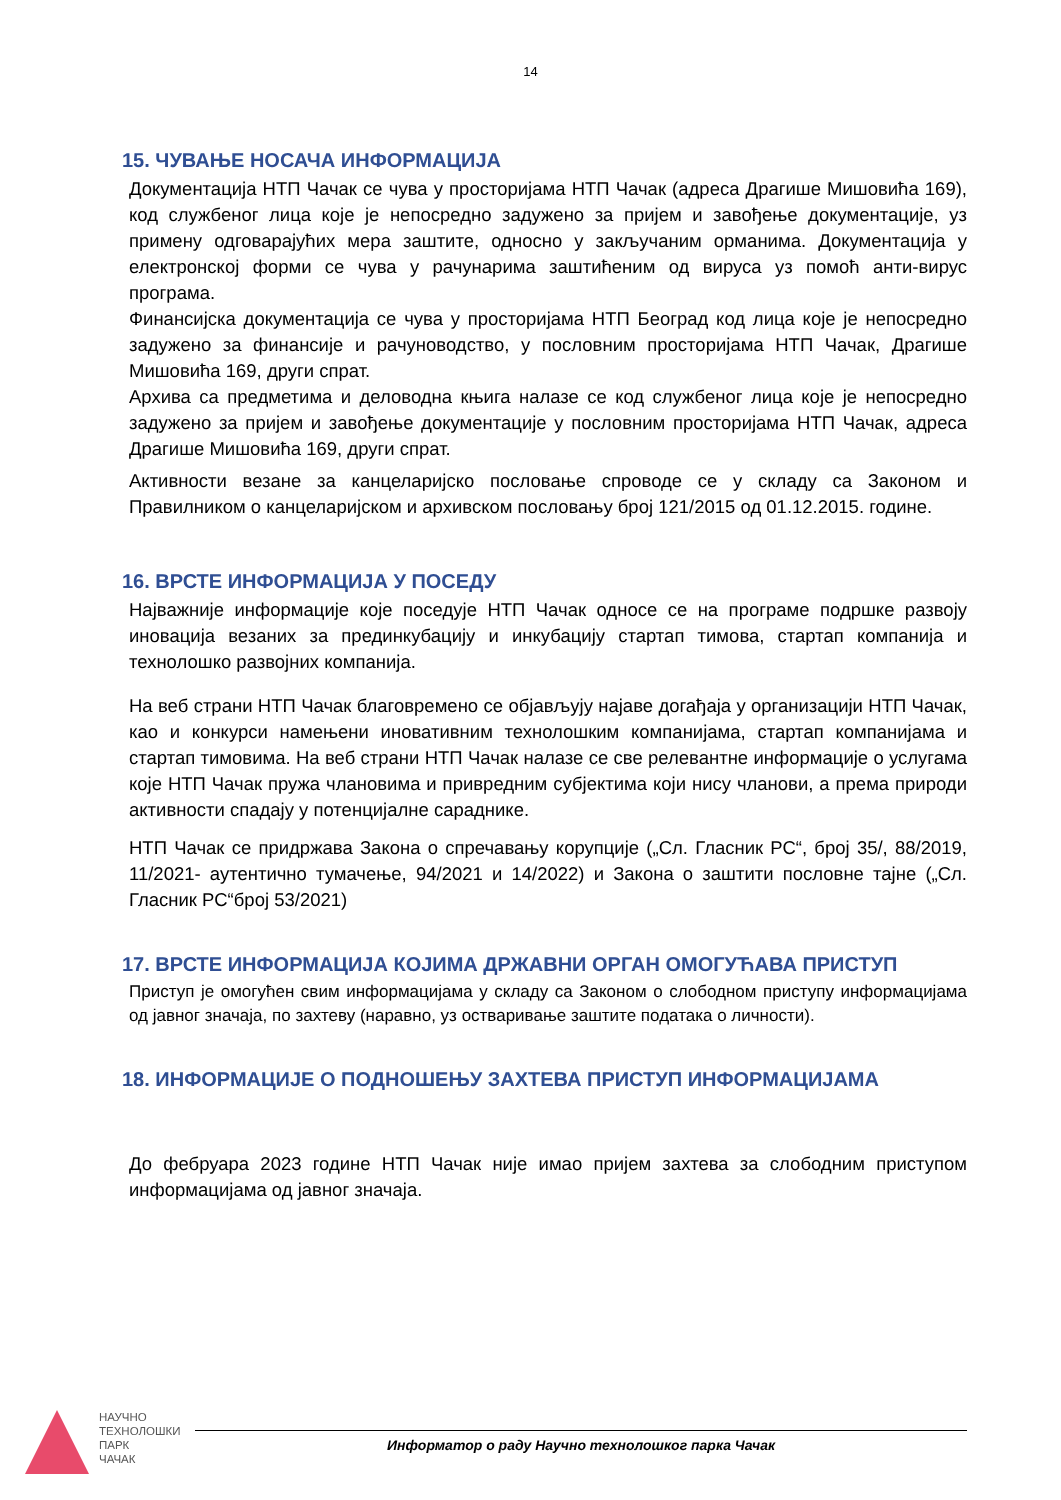14
15. ЧУВАЊЕ НОСАЧА ИНФОРМАЦИЈА
Документација НТП Чачак се чува у просторијама НТП Чачак (адреса Драгише Мишовића 169), код службеног лица које је непосредно задужено за пријем и завођење документације, уз примену одговарајућих мера заштите, односно у закључаним орманима. Документација у електронској форми се чува у рачунарима заштићеним од вируса уз помоћ анти-вирус програма.
Финансијска документација се чува у просторијама НТП Београд код лица које је непосредно задужено за финансије и рачуноводство, у пословним просторијама НТП Чачак, Драгише Мишовића 169, други спрат.
Архива са предметима и деловодна књига налазе се код службеног лица које је непосредно задужено за пријем и завођење документације у пословним просторијама НТП Чачак, адреса Драгише Мишовића 169, други спрат.
Активности везане за канцеларијско пословање спроводе се у складу са Законом и Правилником о канцеларијском и архивском пословању број 121/2015 од 01.12.2015. године.
16. ВРСТЕ ИНФОРМАЦИЈА У ПОСЕДУ
Најважније информације које поседује НТП Чачак односе се на програме подршке развоју иновација везаних за прединкубацију и инкубацију стартап тимова, стартап компанија и технолошко развојних компанија.
На веб страни НТП Чачак благовремено се објављују најаве догађаја у организацији НТП Чачак, као и конкурси намењени иновативним технолошким компанијама, стартап компанијама и стартап тимовима. На веб страни НТП Чачак налазе се све релевантне информације о услугама које НТП Чачак пружа члановима и привредним субјектима који нису чланови, а према природи активности спадају у потенцијалне сараднике.
НТП Чачак се придржава Закона о спречавању корупције („Сл. Гласник РС“, број 35/, 88/2019, 11/2021- аутентично тумачење, 94/2021 и 14/2022) и Закона о заштити пословне тајне („Сл. Гласник РС“број 53/2021)
17. ВРСТЕ ИНФОРМАЦИЈА КОЈИМА ДРЖАВНИ ОРГАН ОМОГУЋАВА ПРИСТУП
Приступ је омогућен свим информацијама у складу са Законом о слободном приступу информацијама од јавног значаја, по захтеву (наравно, уз остваривање заштите података о личности).
18. ИНФОРМАЦИЈЕ О ПОДНОШЕЊУ ЗАХТЕВА ПРИСТУП ИНФОРМАЦИЈАМА
До фебруара 2023 године НТП Чачак није имао пријем захтева за слободним приступом информацијама од јавног значаја.
НАУЧНО
ТЕХНОЛОШКИ
ПАРК
ЧАЧАК
Информатор о раду Научно технолошког парка Чачак